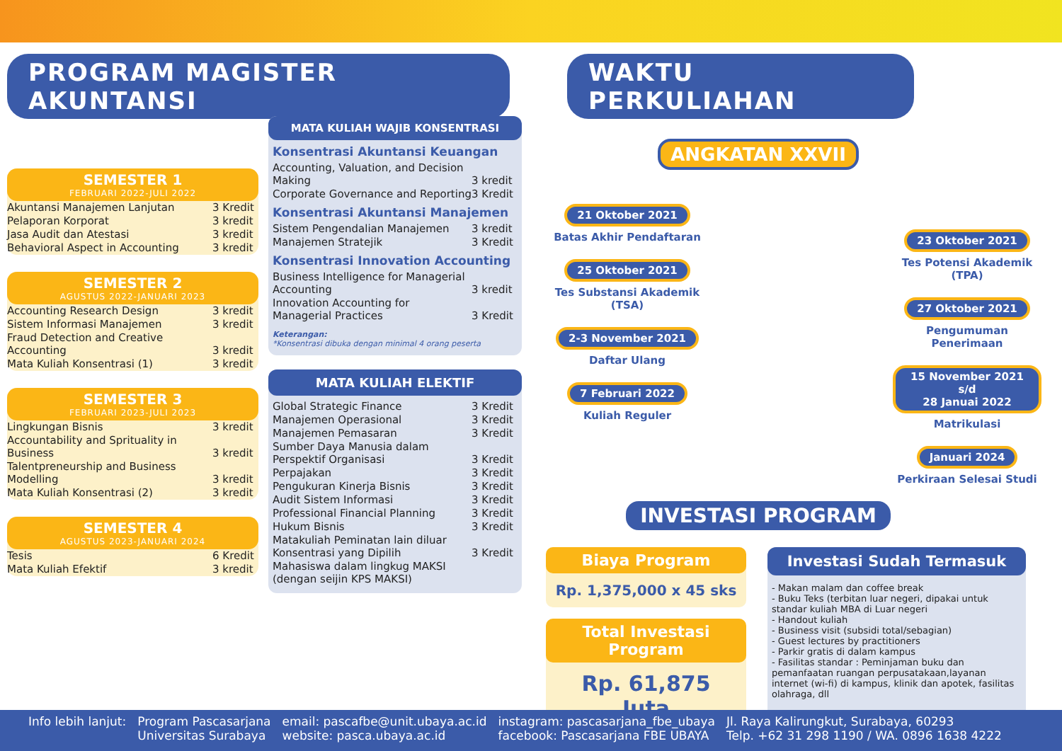PROGRAM MAGISTER AKUNTANSI
SEMESTER 1
FEBRUARI 2022-JULI 2022
| Akuntansi Manajemen Lanjutan | 3 Kredit |
| Pelaporan Korporat | 3 kredit |
| Jasa Audit dan Atestasi | 3 kredit |
| Behavioral Aspect in Accounting | 3 kredit |
SEMESTER 2
AGUSTUS 2022-JANUARI 2023
| Accounting Research Design | 3 kredit |
| Sistem Informasi Manajemen | 3 kredit |
| Fraud Detection and Creative Accounting | 3 kredit |
| Mata Kuliah Konsentrasi (1) | 3 kredit |
SEMESTER 3
FEBRUARI 2023-JULI 2023
| Lingkungan Bisnis | 3 kredit |
| Accountability and Sprituality in Business | 3 kredit |
| Talentpreneurship and Business Modelling | 3 kredit |
| Mata Kuliah Konsentrasi (2) | 3 kredit |
SEMESTER 4
AGUSTUS 2023-JANUARI 2024
| Tesis | 6 Kredit |
| Mata Kuliah Efektif | 3 kredit |
MATA KULIAH WAJIB KONSENTRASI
Konsentrasi Akuntansi Keuangan
| Accounting, Valuation, and Decision Making | 3 kredit |
| Corporate Governance and Reporting | 3 Kredit |
Konsentrasi Akuntansi Manajemen
| Sistem Pengendalian Manajemen | 3 kredit |
| Manajemen Stratejik | 3 Kredit |
Konsentrasi Innovation Accounting
| Business Intelligence for Managerial Accounting | 3 kredit |
| Innovation Accounting for Managerial Practices | 3 Kredit |
Keterangan:
*Konsentrasi dibuka dengan minimal 4 orang peserta
MATA KULIAH ELEKTIF
| Global Strategic Finance | 3 Kredit |
| Manajemen Operasional | 3 Kredit |
| Manajemen Pemasaran | 3 Kredit |
| Sumber Daya Manusia dalam Perspektif Organisasi | 3 Kredit |
| Perpajakan | 3 Kredit |
| Pengukuran Kinerja Bisnis | 3 Kredit |
| Audit Sistem Informasi | 3 Kredit |
| Professional Financial Planning | 3 Kredit |
| Hukum Bisnis | 3 Kredit |
| Matakuliah Peminatan lain diluar Konsentrasi yang Dipilih | 3 Kredit |
| Mahasiswa dalam lingkug MAKSI (dengan seijin KPS MAKSI) | |
WAKTU PERKULIAHAN
ANGKATAN XXVII
21 Oktober 2021
Batas Akhir Pendaftaran
25 Oktober 2021
Tes Substansi Akademik (TSA)
2-3 November 2021
Daftar Ulang
7 Februari 2022
Kuliah Reguler
23 Oktober 2021
Tes Potensi Akademik (TPA)
27 Oktober 2021
Pengumuman Penerimaan
15 November 2021 s/d
28 Januai 2022
Matrikulasi
Januari 2024
Perkiraan Selesai Studi
INVESTASI PROGRAM
Biaya Program
Rp. 1,375,000 x 45 sks
Total Investasi Program
Rp. 61,875 Juta
Investasi Sudah Termasuk
- Makan malam dan coffee break
- Buku Teks (terbitan luar negeri, dipakai untuk standar kuliah MBA di Luar negeri
- Handout kuliah
- Business visit (subsidi total/sebagian)
- Guest lectures by practitioners
- Parkir gratis di dalam kampus
- Fasilitas standar : Peminjaman buku dan pemanfaatan ruangan perpusatakaan,layanan internet (wi-fi) di kampus, klinik dan apotek, fasilitas olahraga, dll
Info lebih lanjut: Program Pascasarjana
Universitas Surabaya
email: pascafbe@unit.ubaya.ac.id
website: pasca.ubaya.ac.id
instagram: pascasarjana_fbe_ubaya
facebook: Pascasarjana FBE UBAYA
Jl. Raya Kalirungkut, Surabaya, 60293
Telp. +62 31 298 1190 / WA. 0896 1638 4222